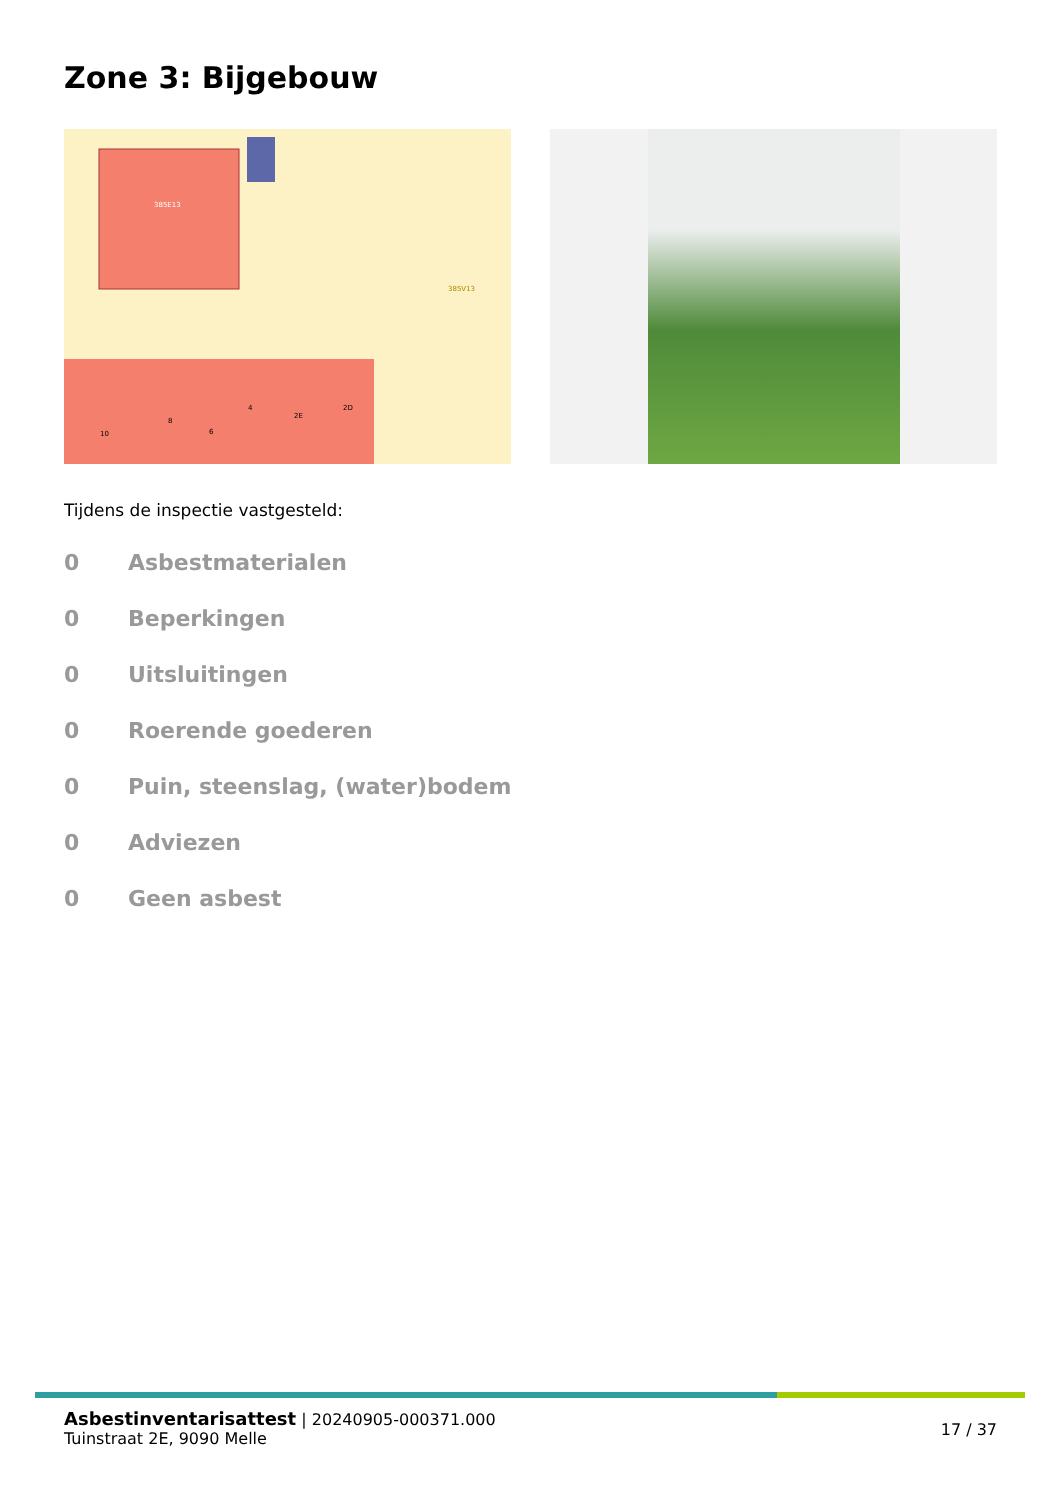Zone 3: Bijgebouw
385E13
385V13
10
8
6
4
2E
2D
Tijdens de inspectie vastgesteld:
0 Asbestmaterialen
0 Beperkingen
0 Uitsluitingen
0 Roerende goederen
0 Puin, steenslag, (water)bodem
0 Adviezen
0 Geen asbest
Asbestinventarisattest | 20240905-000371.000
Tuinstraat 2E, 9090 Melle
17 / 37